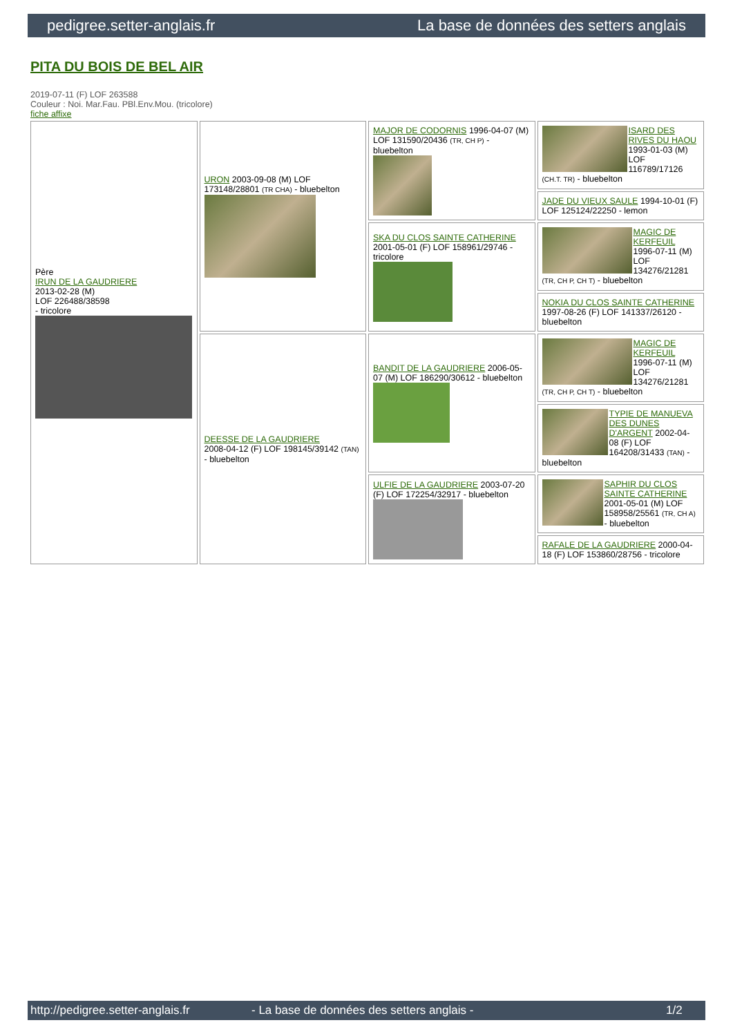pedigree.setter-anglais.fr La base de données des setters anglais
PITA DU BOIS DE BEL AIR
2019-07-11 (F) LOF 263588
Couleur : Noi. Mar.Fau. PBl.Env.Mou. (tricolore)
fiche affixe
| Père IRUN DE LA GAUDRIERE 2013-02-28 (M) LOF 226488/38598 - tricolore | URON 2003-09-08 (M) LOF 173148/28801 (TR CHA) - bluebelton | MAJOR DE CODORNIS 1996-04-07 (M) LOF 131590/20436 (TR, CH P) - bluebelton | ISARD DES RIVES DU HAOU 1993-01-03 (M) LOF 116789/17126 (CH.T. TR) - bluebelton |
| | | | JADE DU VIEUX SAULE 1994-10-01 (F) LOF 125124/22250 - lemon |
| | | SKA DU CLOS SAINTE CATHERINE 2001-05-01 (F) LOF 158961/29746 - tricolore | MAGIC DE KERFEUIL 1996-07-11 (M) LOF 134276/21281 (TR, CH P, CH T) - bluebelton |
| | | | NOKIA DU CLOS SAINTE CATHERINE 1997-08-26 (F) LOF 141337/26120 - bluebelton |
| | DEESSE DE LA GAUDRIERE 2008-04-12 (F) LOF 198145/39142 (TAN) - bluebelton | BANDIT DE LA GAUDRIERE 2006-05-07 (M) LOF 186290/30612 - bluebelton | MAGIC DE KERFEUIL 1996-07-11 (M) LOF 134276/21281 (TR, CH P, CH T) - bluebelton |
| | | | TYPIE DE MANUEVA DES DUNES D'ARGENT 2002-04-08 (F) LOF 164208/31433 (TAN) - bluebelton |
| | | ULFIE DE LA GAUDRIERE 2003-07-20 (F) LOF 172254/32917 - bluebelton | SAPHIR DU CLOS SAINTE CATHERINE 2001-05-01 (M) LOF 158958/25561 (TR, CH A) - bluebelton |
| | | | RAFALE DE LA GAUDRIERE 2000-04-18 (F) LOF 153860/28756 - tricolore |
http://pedigree.setter-anglais.fr - La base de données des setters anglais - 1/2